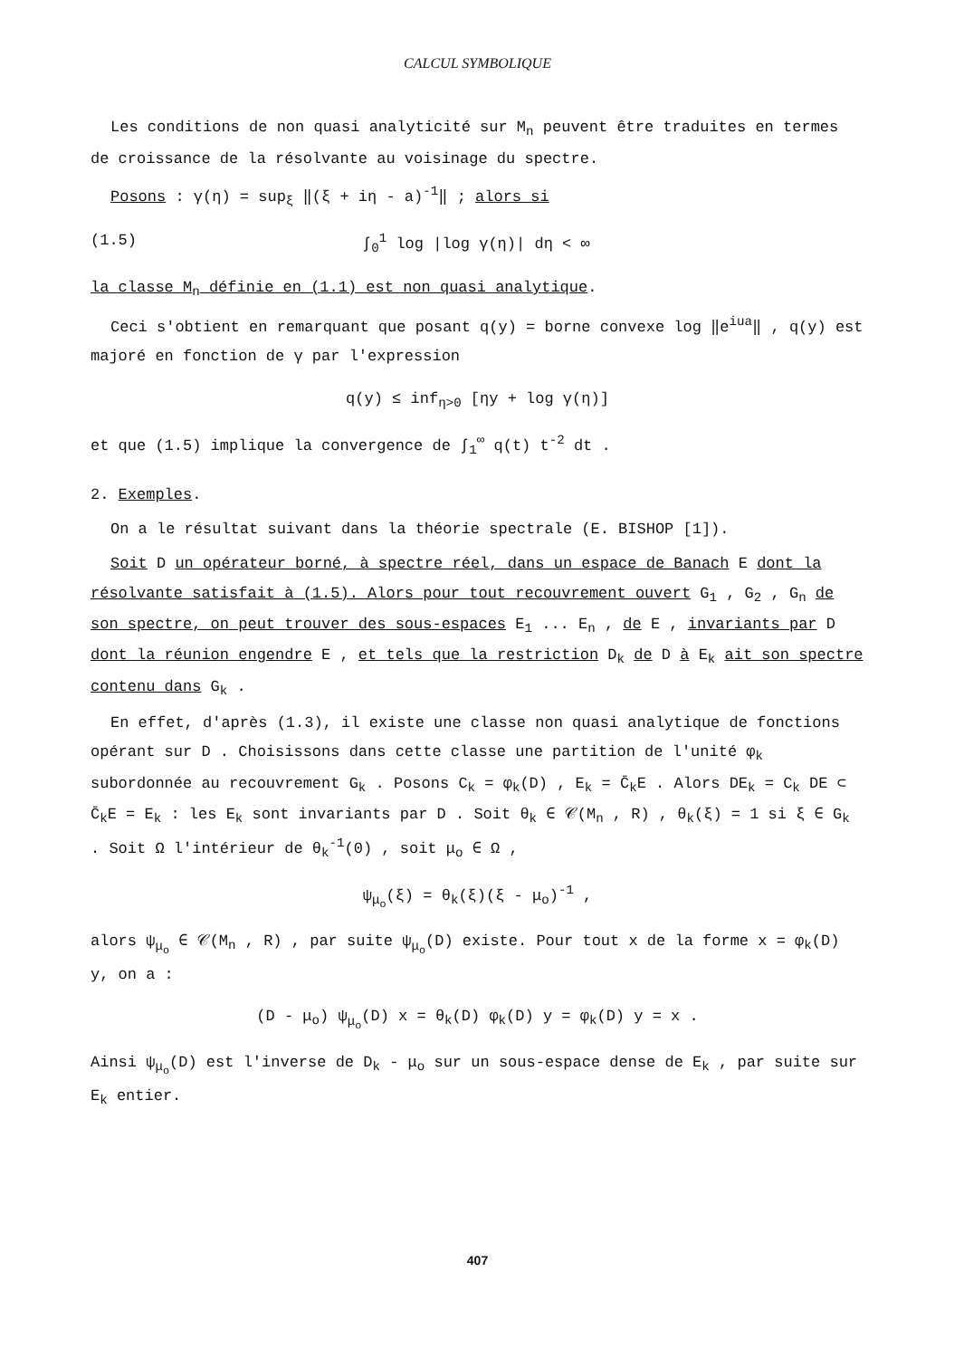CALCUL SYMBOLIQUE
Les conditions de non quasi analyticité sur M<sub>n</sub> peuvent être traduites en termes de croissance de la résolvante au voisinage du spectre.
Posons : γ(η) = sup<sub>ξ</sub> ‖(ξ + iη - a)<sup>-1</sup>‖ ; alors si
(1.5) ∫<sub>0</sub><sup>1</sup> log |log γ(η)| dη < ∞
la classe M<sub>n</sub> définie en (1.1) est non quasi analytique.
Ceci s'obtient en remarquant que posant q(y) = borne convexe log ‖e<sup>iua</sup>‖ , q(y) est majoré en fonction de γ par l'expression
q(y) ≤ inf<sub>η>0</sub> [ηy + log γ(η)]
et que (1.5) implique la convergence de ∫<sub>1</sub><sup>∞</sup> q(t) t<sup>-2</sup> dt .
2. Exemples.
On a le résultat suivant dans la théorie spectrale (E. BISHOP [1]).
Soit D un opérateur borné, à spectre réel, dans un espace de Banach E dont la résolvante satisfait à (1.5). Alors pour tout recouvrement ouvert G<sub>1</sub> , G<sub>2</sub> , G<sub>n</sub> de son spectre, on peut trouver des sous-espaces E<sub>1</sub> ... E<sub>n</sub> , de E , invariants par D dont la réunion engendre E , et tels que la restriction D<sub>k</sub> de D à E<sub>k</sub> ait son spectre contenu dans G<sub>k</sub> .
En effet, d'après (1.3), il existe une classe non quasi analytique de fonctions opérant sur D . Choisissons dans cette classe une partition de l'unité φ<sub>k</sub> subordonnée au recouvrement G<sub>k</sub> . Posons C<sub>k</sub> = φ<sub>k</sub>(D) , E<sub>k</sub> = C̄<sub>k</sub>E . Alors DE<sub>k</sub> = C<sub>k</sub> DE ⊂ C̄<sub>k</sub>E = E<sub>k</sub> : les E<sub>k</sub> sont invariants par D . Soit θ<sub>k</sub> ∈ 𝒞(M<sub>n</sub> , R) , θ<sub>k</sub>(ξ) = 1 si ξ ∈ G<sub>k</sub> . Soit Ω l'intérieur de θ<sub>k</sub><sup>-1</sup>(0) , soit μ<sub>o</sub> ∈ Ω ,
ψ<sub>μ<sub>o</sub></sub>(ξ) = θ<sub>k</sub>(ξ)(ξ - μ<sub>o</sub>)<sup>-1</sup> ,
alors ψ<sub>μ<sub>o</sub></sub> ∈ 𝒞(M<sub>n</sub> , R) , par suite ψ<sub>μ<sub>o</sub></sub>(D) existe. Pour tout x de la forme x = φ<sub>k</sub>(D) y, on a :
(D - μ<sub>o</sub>) ψ<sub>μ<sub>o</sub></sub>(D) x = θ<sub>k</sub>(D) φ<sub>k</sub>(D) y = φ<sub>k</sub>(D) y = x .
Ainsi ψ<sub>μ<sub>o</sub></sub>(D) est l'inverse de D<sub>k</sub> - μ<sub>o</sub> sur un sous-espace dense de E<sub>k</sub> , par suite sur E<sub>k</sub> entier.
407